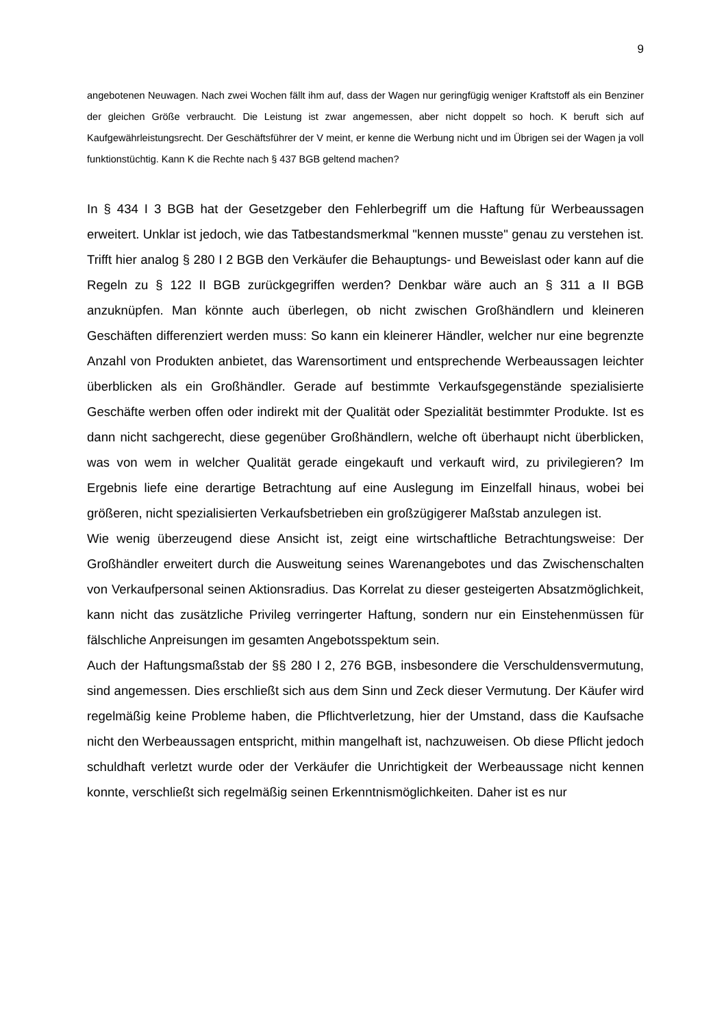9
angebotenen Neuwagen. Nach zwei Wochen fällt ihm auf, dass der Wagen nur geringfügig weniger Kraftstoff als ein Benziner der gleichen Größe verbraucht. Die Leistung ist zwar angemessen, aber nicht doppelt so hoch. K beruft sich auf Kaufgewährleistungsrecht. Der Geschäftsführer der V meint, er kenne die Werbung nicht und im Übrigen sei der Wagen ja voll funktionstüchtig. Kann K die Rechte nach § 437 BGB geltend machen?
In § 434 I 3 BGB hat der Gesetzgeber den Fehlerbegriff um die Haftung für Werbeaussagen erweitert. Unklar ist jedoch, wie das Tatbestandsmerkmal "kennen musste" genau zu verstehen ist. Trifft hier analog § 280 I 2 BGB den Verkäufer die Behauptungs- und Beweislast oder kann auf die Regeln zu § 122 II BGB zurückgegriffen werden? Denkbar wäre auch an § 311 a II BGB anzuknüpfen. Man könnte auch überlegen, ob nicht zwischen Großhändlern und kleineren Geschäften differenziert werden muss: So kann ein kleinerer Händler, welcher nur eine begrenzte Anzahl von Produkten anbietet, das Warensortiment und entsprechende Werbeaussagen leichter überblicken als ein Großhändler. Gerade auf bestimmte Verkaufsgegenstände spezialisierte Geschäfte werben offen oder indirekt mit der Qualität oder Spezialität bestimmter Produkte. Ist es dann nicht sachgerecht, diese gegenüber Großhändlern, welche oft überhaupt nicht überblicken, was von wem in welcher Qualität gerade eingekauft und verkauft wird, zu privilegieren? Im Ergebnis liefe eine derartige Betrachtung auf eine Auslegung im Einzelfall hinaus, wobei bei größeren, nicht spezialisierten Verkaufsbetrieben ein großzügigerer Maßstab anzulegen ist.
Wie wenig überzeugend diese Ansicht ist, zeigt eine wirtschaftliche Betrachtungsweise: Der Großhändler erweitert durch die Ausweitung seines Warenangebotes und das Zwischenschalten von Verkaufpersonal seinen Aktionsradius. Das Korrelat zu dieser gesteigerten Absatzmöglichkeit, kann nicht das zusätzliche Privileg verringerter Haftung, sondern nur ein Einstehenmüssen für fälschliche Anpreisungen im gesamten Angebotsspektum sein.
Auch der Haftungsmaßstab der §§ 280 I 2, 276 BGB, insbesondere die Verschuldensvermutung, sind angemessen. Dies erschließt sich aus dem Sinn und Zeck dieser Vermutung. Der Käufer wird regelmäßig keine Probleme haben, die Pflichtverletzung, hier der Umstand, dass die Kaufsache nicht den Werbeaussagen entspricht, mithin mangelhaft ist, nachzuweisen. Ob diese Pflicht jedoch schuldhaft verletzt wurde oder der Verkäufer die Unrichtigkeit der Werbeaussage nicht kennen konnte, verschließt sich regelmäßig seinen Erkenntnismöglichkeiten. Daher ist es nur